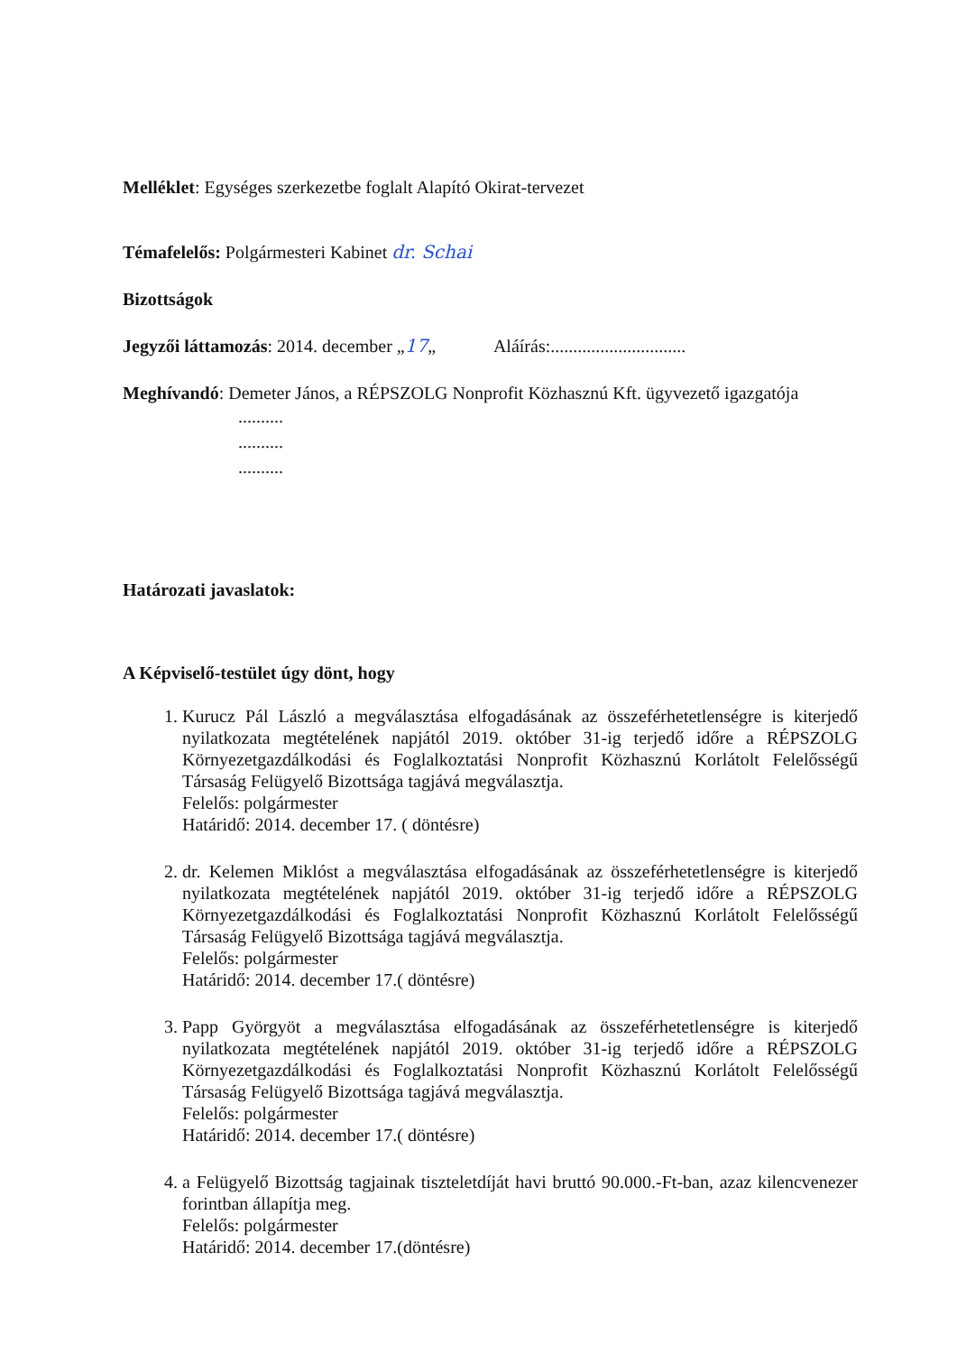Melléklet: Egységes szerkezetbe foglalt Alapító Okirat-tervezet
Témafelelős: Polgármesteri Kabinet dr. Schai
Bizottságok
Jegyzői láttamozás: 2014. december „17„ Aláírás:..............................
Meghívandó: Demeter János, a RÉPSZOLG Nonprofit Közhasznú Kft. ügyvezető igazgatója
..........
..........
..........
Határozati javaslatok:
A Képviselő-testület úgy dönt, hogy
1. Kurucz Pál László a megválasztása elfogadásának az összeférhetetlenségre is kiterjedő nyilatkozata megtételének napjától 2019. október 31-ig terjedő időre a RÉPSZOLG Környezetgazdálkodási és Foglalkoztatási Nonprofit Közhasznú Korlátolt Felelősségű Társaság Felügyelő Bizottsága tagjává megválasztja.
Felelős: polgármester
Határidő: 2014. december 17. ( döntésre)
2. dr. Kelemen Miklóst a megválasztása elfogadásának az összeférhetetlenségre is kiterjedő nyilatkozata megtételének napjától 2019. október 31-ig terjedő időre a RÉPSZOLG Környezetgazdálkodási és Foglalkoztatási Nonprofit Közhasznú Korlátolt Felelősségű Társaság Felügyelő Bizottsága tagjává megválasztja.
Felelős: polgármester
Határidő: 2014. december 17.( döntésre)
3. Papp Györgyöt a megválasztása elfogadásának az összeférhetetlenségre is kiterjedő nyilatkozata megtételének napjától 2019. október 31-ig terjedő időre a RÉPSZOLG Környezetgazdálkodási és Foglalkoztatási Nonprofit Közhasznú Korlátolt Felelősségű Társaság Felügyelő Bizottsága tagjává megválasztja.
Felelős: polgármester
Határidő: 2014. december 17.( döntésre)
4. a Felügyelő Bizottság tagjainak tiszteletdíját havi bruttó 90.000.-Ft-ban, azaz kilencvenezer forintban állapítja meg.
Felelős: polgármester
Határidő: 2014. december 17.(döntésre)